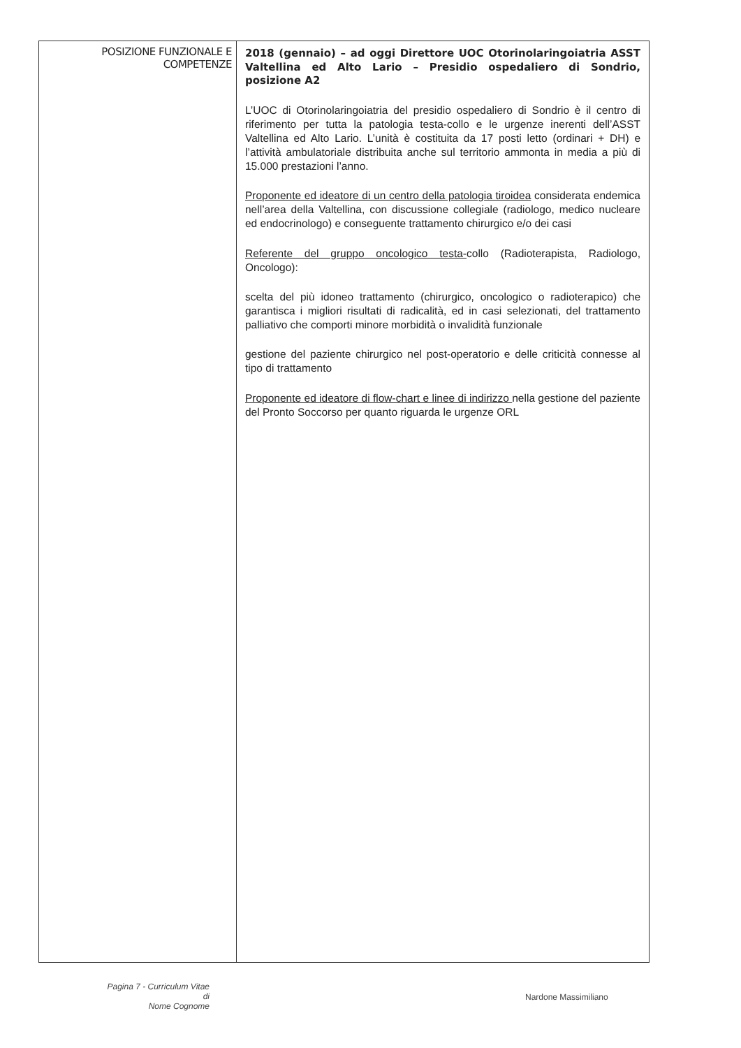| POSIZIONE FUNZIONALE E COMPETENZE | 2018 (gennaio) – ad oggi Direttore UOC Otorinolaringoiatria ASST Valtellina ed Alto Lario – Presidio ospedaliero di Sondrio, posizione A2 L’UOC di Otorinolaringoiatria del presidio ospedaliero di Sondrio è il centro di riferimento per tutta la patologia testa-collo e le urgenze inerenti dell’ASST Valtellina ed Alto Lario. L’unità è costituita da 17 posti letto (ordinari + DH) e l’attività ambulatoriale distribuita anche sul territorio ammonta in media a più di 15.000 prestazioni l’anno. Proponente ed ideatore di un centro della patologia tiroidea considerata endemica nell’area della Valtellina, con discussione collegiale (radiologo, medico nucleare ed endocrinologo) e conseguente trattamento chirurgico e/o dei casi Referente del gruppo oncologico testa- collo (Radioterapista, Radiologo, Oncologo): scelta del più idoneo trattamento (chirurgico, oncologico o radioterapico) che garantisca i migliori risultati di radicalità, ed in casi selezionati, del trattamento palliativo che comporti minore morbidità o invalidità funzionale gestione del paziente chirurgico nel post-operatorio e delle criticità connesse al tipo di trattamento Proponente ed ideatore di flow-chart e linee di indirizzo nella gestione del paziente del Pronto Soccorso per quanto riguarda le urgenze ORL |
Pagina 7 - Curriculum Vitae di
Nome Cognome
Nardone Massimiliano